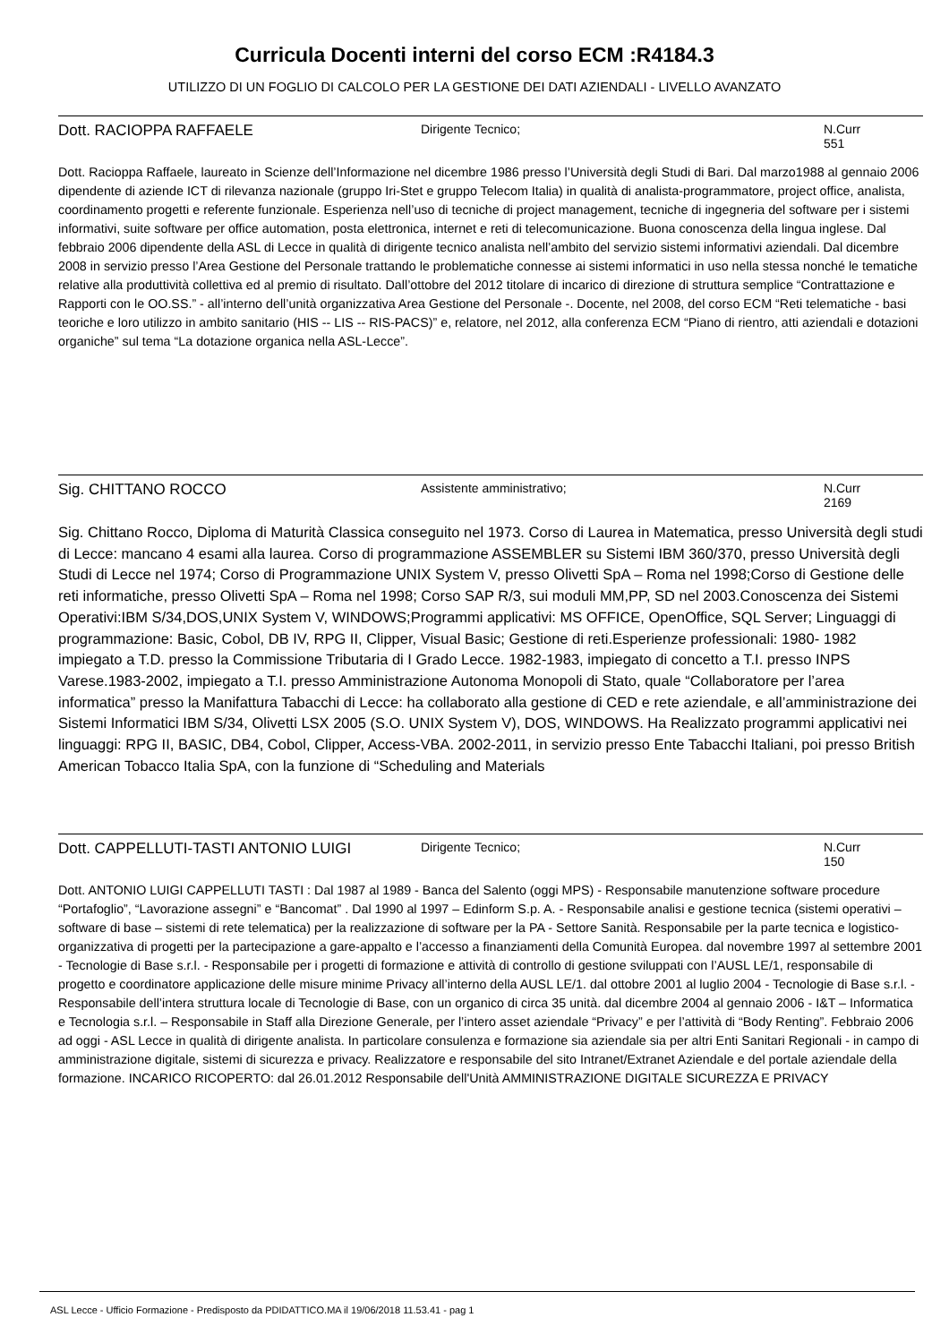Curricula Docenti interni del corso ECM :R4184.3
UTILIZZO DI UN FOGLIO DI CALCOLO PER LA GESTIONE DEI DATI AZIENDALI - LIVELLO AVANZATO
Dott. RACIOPPA RAFFAELE
Dirigente Tecnico; N.Curr
551
Dott. Racioppa Raffaele, laureato in Scienze dell’Informazione nel dicembre 1986 presso l’Università degli Studi di Bari. Dal marzo1988 al gennaio 2006 dipendente di aziende ICT di rilevanza nazionale (gruppo Iri-Stet e gruppo Telecom Italia) in qualità di analista-programmatore, project office, analista, coordinamento progetti e referente funzionale. Esperienza nell’uso di tecniche di project management, tecniche di ingegneria del software per i sistemi informativi, suite software per office automation, posta elettronica, internet e reti di telecomunicazione. Buona conoscenza della lingua inglese. Dal febbraio 2006 dipendente della ASL di Lecce in qualità di dirigente tecnico analista nell’ambito del servizio sistemi informativi aziendali. Dal dicembre 2008 in servizio presso l’Area Gestione del Personale trattando le problematiche connesse ai sistemi informatici in uso nella stessa nonché le tematiche relative alla produttività collettiva ed al premio di risultato. Dall’ottobre del 2012 titolare di incarico di direzione di struttura semplice “Contrattazione e Rapporti con le OO.SS.” - all’interno dell’unità organizzativa Area Gestione del Personale -. Docente, nel 2008, del corso ECM “Reti telematiche - basi teoriche e loro utilizzo in ambito sanitario (HIS -- LIS -- RIS-PACS)” e, relatore, nel 2012, alla conferenza ECM “Piano di rientro, atti aziendali e dotazioni organiche” sul tema “La dotazione organica nella ASL-Lecce”.
Sig. CHITTANO ROCCO
Assistente amministrativo; N.Curr
2169
Sig. Chittano Rocco, Diploma di Maturità Classica conseguito nel 1973. Corso di Laurea in Matematica, presso Università degli studi di Lecce: mancano 4 esami alla laurea. Corso di programmazione ASSEMBLER su Sistemi IBM 360/370, presso Università degli Studi di Lecce nel 1974; Corso di Programmazione UNIX System V, presso Olivetti SpA – Roma nel 1998;Corso di Gestione delle reti informatiche, presso Olivetti SpA – Roma nel 1998; Corso SAP R/3, sui moduli MM,PP, SD nel 2003.Conoscenza dei Sistemi Operativi:IBM S/34,DOS,UNIX System V, WINDOWS;Programmi applicativi: MS OFFICE, OpenOffice, SQL Server; Linguaggi di programmazione: Basic, Cobol, DB IV, RPG II, Clipper, Visual Basic; Gestione di reti.Esperienze professionali: 1980- 1982 impiegato a T.D. presso la Commissione Tributaria di I Grado Lecce. 1982-1983, impiegato di concetto a T.I. presso INPS Varese.1983-2002, impiegato a T.I. presso Amministrazione Autonoma Monopoli di Stato, quale “Collaboratore per l’area informatica” presso la Manifattura Tabacchi di Lecce: ha collaborato alla gestione di CED e rete aziendale, e all’amministrazione dei Sistemi Informatici IBM S/34, Olivetti LSX 2005 (S.O. UNIX System V), DOS, WINDOWS. Ha Realizzato programmi applicativi nei linguaggi: RPG II, BASIC, DB4, Cobol, Clipper, Access-VBA. 2002-2011, in servizio presso Ente Tabacchi Italiani, poi presso British American Tobacco Italia SpA, con la funzione di “Scheduling and Materials
Dott. CAPPELLUTI-TASTI ANTONIO LUIGI
Dirigente Tecnico; N.Curr
150
Dott. ANTONIO LUIGI CAPPELLUTI TASTI : Dal 1987 al 1989 - Banca del Salento (oggi MPS) - Responsabile manutenzione software procedure “Portafoglio”, “Lavorazione assegni” e “Bancomat” . Dal 1990 al 1997 – Edinform S.p. A. - Responsabile analisi e gestione tecnica (sistemi operativi – software di base – sistemi di rete telematica) per la realizzazione di software per la PA - Settore Sanità. Responsabile per la parte tecnica e logistico-organizzativa di progetti per la partecipazione a gare-appalto e l’accesso a finanziamenti della Comunità Europea. dal novembre 1997 al settembre 2001 - Tecnologie di Base s.r.l. - Responsabile per i progetti di formazione e attività di controllo di gestione sviluppati con l’AUSL LE/1, responsabile di progetto e coordinatore applicazione delle misure minime Privacy all’interno della AUSL LE/1. dal ottobre 2001 al luglio 2004 - Tecnologie di Base s.r.l. - Responsabile dell’intera struttura locale di Tecnologie di Base, con un organico di circa 35 unità. dal dicembre 2004 al gennaio 2006 - I&T – Informatica e Tecnologia s.r.l. – Responsabile in Staff alla Direzione Generale, per l’intero asset aziendale “Privacy” e per l’attività di “Body Renting”. Febbraio 2006 ad oggi - ASL Lecce in qualità di dirigente analista. In particolare consulenza e formazione sia aziendale sia per altri Enti Sanitari Regionali - in campo di amministrazione digitale, sistemi di sicurezza e privacy. Realizzatore e responsabile del sito Intranet/Extranet Aziendale e del portale aziendale della formazione. INCARICO RICOPERTO: dal 26.01.2012 Responsabile dell'Unità AMMINISTRAZIONE DIGITALE SICUREZZA E PRIVACY
ASL Lecce - Ufficio Formazione - Predisposto da PDIDATTICO.MA il 19/06/2018 11.53.41 - pag 1